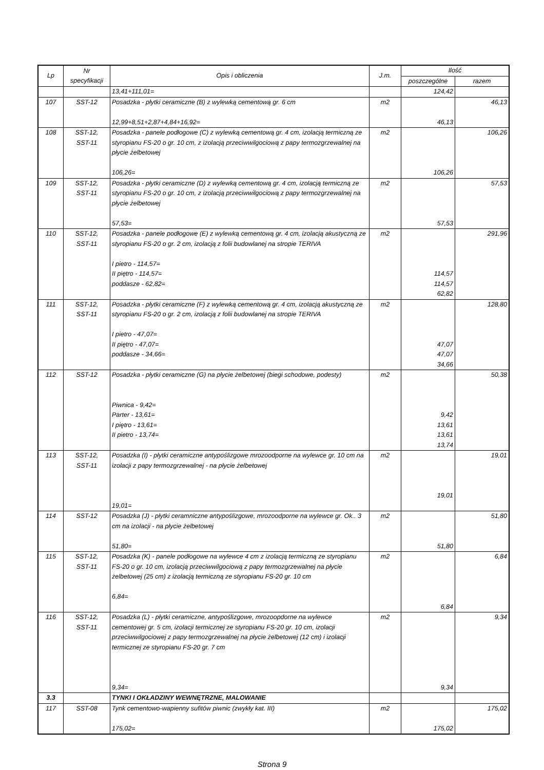| Lp | Nr specyfikacji | Opis i obliczenia | J.m. | Ilość | |
| --- | --- | --- | --- | --- | --- |
| | | | | poszczególne | razem |
| | | 13,41+111,01= | | 124,42 | |
| 107 | SST-12 | Posadzka - płytki ceramiczne (B) z wylewką cementową gr. 6 cm 12,99+8,51+2,87+4,84+16,92= | m2 | 46,13 | 46,13 |
| 108 | SST-12, SST-11 | Posadzka - panele podłogowe (C) z wylewką cementową gr. 4 cm, izolacją termiczną ze styropianu FS-20 o gr. 10 cm, z izolacją przeciwwilgociową z papy termozgrzewalnej na płycie żelbetowej 106,26= | m2 | 106,26 | 106,26 |
| 109 | SST-12, SST-11 | Posadzka - płytki ceramiczne (D) z wylewką cementową gr. 4 cm, izolacją termiczną ze styropianu FS-20 o gr. 10 cm, z izolacją przeciwwilgociową z papy termozgrzewalnej na płycie żelbetowej 57,53= | m2 | 57,53 | 57,53 |
| 110 | SST-12, SST-11 | Posadzka - panele podłogowe (E) z wylewką cementową gr. 4 cm, izolacją akustyczną ze styropianu FS-20 o gr. 2 cm, izolacją z folii budowlanej na stropie TERIVA I pietro - 114,57= II piętro - 114,57= poddasze - 62,82= | m2 | 114,57 114,57 62,82 | 291,96 |
| 111 | SST-12, SST-11 | Posadzka - płytki ceramiczne (F) z wylewką cementową gr. 4 cm, izolacją akustyczną ze styropianu FS-20 o gr. 2 cm, izolacją z folii budowlanej na stropie TERIVA I pietro - 47,07= II piętro - 47,07= poddasze - 34,66= | m2 | 47,07 47,07 34,66 | 128,80 |
| 112 | SST-12 | Posadzka - płytki ceramiczne (G) na płycie żelbetowej (biegi schodowe, podesty) Piwnica - 9,42= Parter - 13,61= I piętro - 13,61= II pietro - 13,74= | m2 | 9,42 13,61 13,61 13,74 | 50,38 |
| 113 | SST-12, SST-11 | Posadzka (I) - płytki ceramiczne antypoślizgowe mrozoodporne na wylewce gr. 10 cm na izolacji z papy termozgrzewalnej - na płycie żelbetowej 19,01= | m2 | 19,01 | 19,01 |
| 114 | SST-12 | Posadzka (J) - płytki ceramniczne antypoślizgowe, mrozoodporne na wylewce gr. Ok.. 3 cm na izolacji - na płycie żelbetowej 51,80= | m2 | 51,80 | 51,80 |
| 115 | SST-12, SST-11 | Posadzka (K) - panele podłogowe na wylewce 4 cm z izolacją termiczną ze styropianu FS-20 o gr. 10 cm, izolacją przeciwwilgociową z papy termozgrzewalnej na płycie żelbetowej (25 cm) z izolacją termiczną ze styropianu FS-20 gr. 10 cm 6,84= | m2 | 6,84 | 6,84 |
| 116 | SST-12, SST-11 | Posadzka (L) - płytki ceramiczne, antypoślizgowe, mrozoopdorne na wylewce cementowej gr. 5 cm, izolacji termicznej ze styropianu FS-20 gr. 10 cm, izolacji przeciwwilgociowej z papy termozgrzewalnej na płycie żelbetowej (12 cm) i izolacji termicznej ze styropianu FS-20 gr. 7 cm 9,34= | m2 | 9,34 | 9,34 |
| 3.3 | | TYNKI I OKŁADZINY WEWNĘTRZNE, MALOWANIE | | | |
| 117 | SST-08 | Tynk cementowo-wapienny sufitów piwnic (zwykły kat. III) 175,02= | m2 | 175,02 | 175,02 |
Strona 9